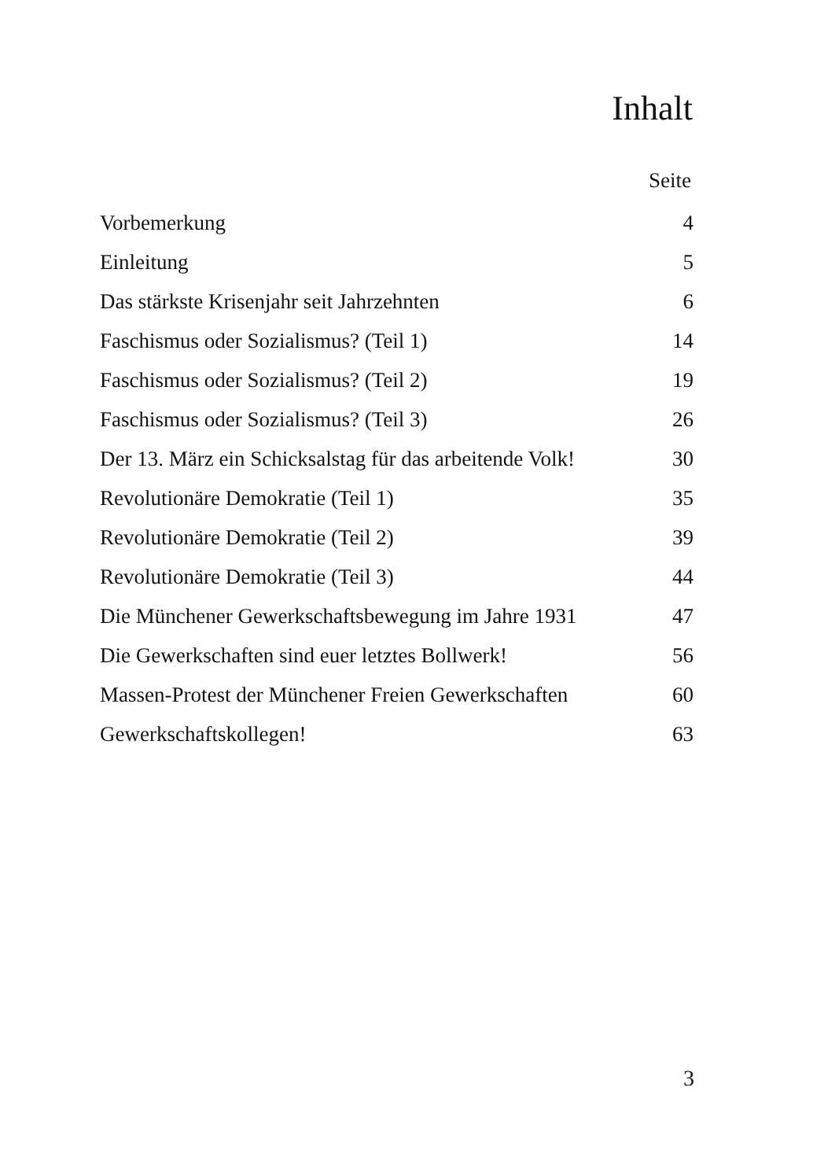Inhalt
Seite
| Vorbemerkung | 4 |
| Einleitung | 5 |
| Das stärkste Krisenjahr seit Jahrzehnten | 6 |
| Faschismus oder Sozialismus? (Teil 1) | 14 |
| Faschismus oder Sozialismus? (Teil 2) | 19 |
| Faschismus oder Sozialismus? (Teil 3) | 26 |
| Der 13. März ein Schicksalstag für das arbeitende Volk! | 30 |
| Revolutionäre Demokratie (Teil 1) | 35 |
| Revolutionäre Demokratie (Teil 2) | 39 |
| Revolutionäre Demokratie (Teil 3) | 44 |
| Die Münchener Gewerkschaftsbewegung im Jahre 1931 | 47 |
| Die Gewerkschaften sind euer letztes Bollwerk! | 56 |
| Massen-Protest der Münchener Freien Gewerkschaften | 60 |
| Gewerkschaftskollegen! | 63 |
3